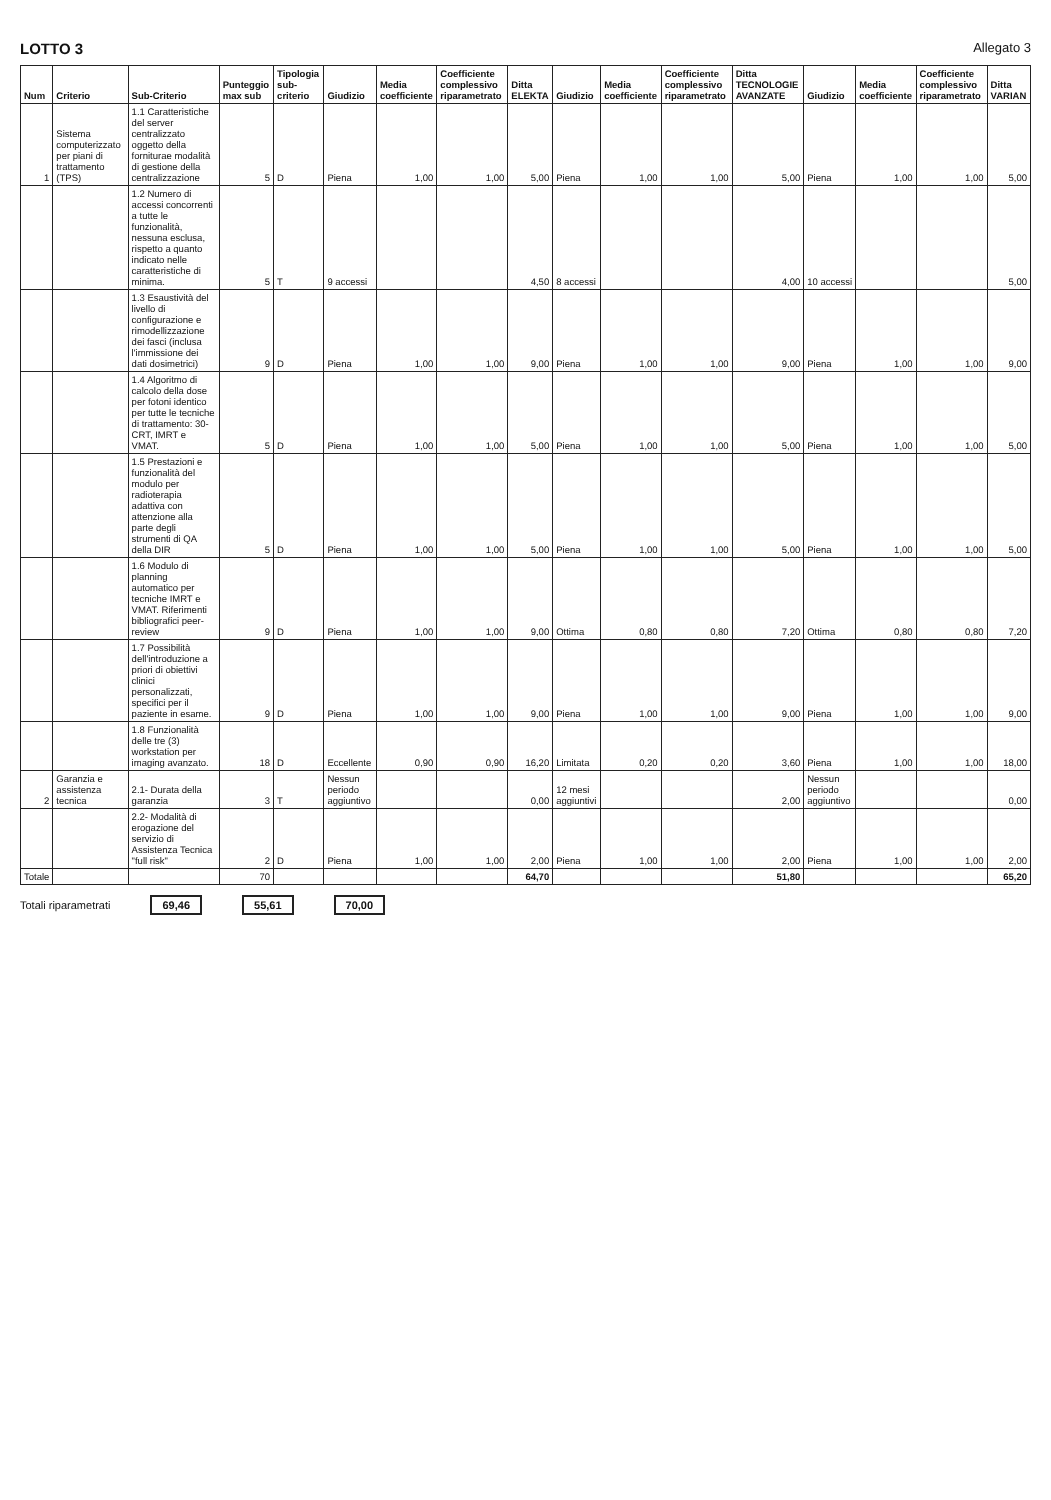LOTTO 3 Allegato 3
| Num | Criterio | Sub-Criterio | Punteggio max sub | Tipologia sub-criterio | Giudizio | Media coefficiente | Coefficiente complessivo riparametrato | Ditta ELEKTA | Giudizio | Media coefficiente | Coefficiente complessivo riparametrato | Ditta TECNOLOGIE AVANZATE | Giudizio | Media coefficiente | Coefficiente complessivo riparametrato | Ditta VARIAN |
| --- | --- | --- | --- | --- | --- | --- | --- | --- | --- | --- | --- | --- | --- | --- | --- | --- |
| 1 | Sistema computerizzato per piani di trattamento (TPS) | 1.1 Caratteristiche del server centralizzato oggetto della forniturae modalità di gestione della centralizzazione | 5 | D | Piena | 1,00 | 1,00 | 5,00 | Piena | 1,00 | 1,00 | 5,00 | Piena | 1,00 | 1,00 | 5,00 |
| | | 1.2 Numero di accessi concorrenti a tutte le funzionalità, nessuna esclusa, rispetto a quanto indicato nelle caratteristiche di minima. | 5 | T | 9 accessi | | | 4,50 | 8 accessi | | | 4,00 | 10 accessi | | | 5,00 |
| | | 1.3 Esaustività del livello di configurazione e rimodellizzazione dei fasci (inclusa l'immissione dei dati dosimetrici) | 9 | D | Piena | 1,00 | 1,00 | 9,00 | Piena | 1,00 | 1,00 | 9,00 | Piena | 1,00 | 1,00 | 9,00 |
| | | 1.4 Algoritmo di calcolo della dose per fotoni identico per tutte le tecniche di trattamento: 30-CRT, IMRT e VMAT. | 5 | D | Piena | 1,00 | 1,00 | 5,00 | Piena | 1,00 | 1,00 | 5,00 | Piena | 1,00 | 1,00 | 5,00 |
| | | 1.5 Prestazioni e funzionalità del modulo per radioterapia adattiva con attenzione alla parte degli strumenti di QA della DIR | 5 | D | Piena | 1,00 | 1,00 | 5,00 | Piena | 1,00 | 1,00 | 5,00 | Piena | 1,00 | 1,00 | 5,00 |
| | | 1.6 Modulo di planning automatico per tecniche IMRT e VMAT. Riferimenti bibliografici peer-review | 9 | D | Piena | 1,00 | 1,00 | 9,00 | Ottima | 0,80 | 0,80 | 7,20 | Ottima | 0,80 | 0,80 | 7,20 |
| | | 1.7 Possibilità dell'introduzione a priori di obiettivi clinici personalizzati, specifici per il paziente in esame. | 9 | D | Piena | 1,00 | 1,00 | 9,00 | Piena | 1,00 | 1,00 | 9,00 | Piena | 1,00 | 1,00 | 9,00 |
| | | 1.8 Funzionalità delle tre (3) workstation per imaging avanzato. | 18 | D | Eccellente | 0,90 | 0,90 | 16,20 | Limitata | 0,20 | 0,20 | 3,60 | Piena | 1,00 | 1,00 | 18,00 |
| 2 | Garanzia e assistenza tecnica | 2.1- Durata della garanzia | 3 | T | Nessun periodo aggiuntivo | | | 0,00 | 12 mesi aggiuntivi | | | 2,00 | Nessun periodo aggiuntivo | | | 0,00 |
| | | 2.2- Modalità di erogazione del servizio di Assistenza Tecnica "full risk" | 2 | D | Piena | 1,00 | 1,00 | 2,00 | Piena | 1,00 | 1,00 | 2,00 | Piena | 1,00 | 1,00 | 2,00 |
| Totale | | | 70 | | | | | 64,70 | | | | 51,80 | | | | 65,20 |
Totali riparametrati 69,46 55,61 70,00